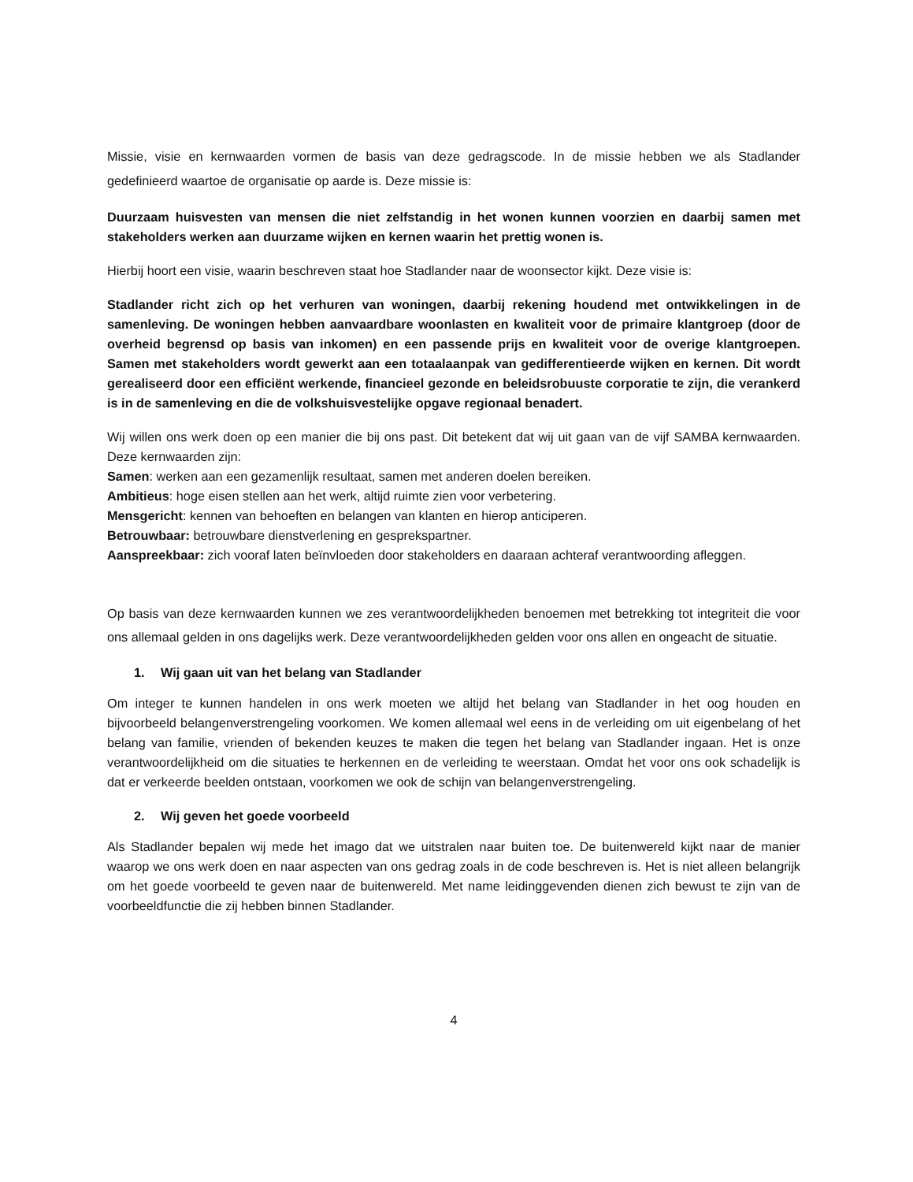Missie, visie en kernwaarden vormen de basis van deze gedragscode. In de missie hebben we als Stadlander gedefinieerd waartoe de organisatie op aarde is. Deze missie is:
Duurzaam huisvesten van mensen die niet zelfstandig in het wonen kunnen voorzien en daarbij samen met stakeholders werken aan duurzame wijken en kernen waarin het prettig wonen is.
Hierbij hoort een visie, waarin beschreven staat hoe Stadlander naar de woonsector kijkt. Deze visie is:
Stadlander richt zich op het verhuren van woningen, daarbij rekening houdend met ontwikkelingen in de samenleving. De woningen hebben aanvaardbare woonlasten en kwaliteit voor de primaire klantgroep (door de overheid begrensd op basis van inkomen) en een passende prijs en kwaliteit voor de overige klantgroepen. Samen met stakeholders wordt gewerkt aan een totaalaanpak van gedifferentieerde wijken en kernen. Dit wordt gerealiseerd door een efficiënt werkende, financieel gezonde en beleidsrobuuste corporatie te zijn, die verankerd is in de samenleving en die de volkshuisvestelijke opgave regionaal benadert.
Wij willen ons werk doen op een manier die bij ons past. Dit betekent dat wij uit gaan van de vijf SAMBA kernwaarden. Deze kernwaarden zijn:
Samen: werken aan een gezamenlijk resultaat, samen met anderen doelen bereiken.
Ambitieus: hoge eisen stellen aan het werk, altijd ruimte zien voor verbetering.
Mensgericht: kennen van behoeften en belangen van klanten en hierop anticiperen.
Betrouwbaar: betrouwbare dienstverlening en gesprekspartner.
Aanspreekbaar: zich vooraf laten beïnvloeden door stakeholders en daaraan achteraf verantwoording afleggen.
Op basis van deze kernwaarden kunnen we zes verantwoordelijkheden benoemen met betrekking tot integriteit die voor ons allemaal gelden in ons dagelijks werk. Deze verantwoordelijkheden gelden voor ons allen en ongeacht de situatie.
1. Wij gaan uit van het belang van Stadlander
Om integer te kunnen handelen in ons werk moeten we altijd het belang van Stadlander in het oog houden en bijvoorbeeld belangenverstrengeling voorkomen. We komen allemaal wel eens in de verleiding om uit eigenbelang of het belang van familie, vrienden of bekenden keuzes te maken die tegen het belang van Stadlander ingaan. Het is onze verantwoordelijkheid om die situaties te herkennen en de verleiding te weerstaan. Omdat het voor ons ook schadelijk is dat er verkeerde beelden ontstaan, voorkomen we ook de schijn van belangenverstrengeling.
2. Wij geven het goede voorbeeld
Als Stadlander bepalen wij mede het imago dat we uitstralen naar buiten toe. De buitenwereld kijkt naar de manier waarop we ons werk doen en naar aspecten van ons gedrag zoals in de code beschreven is. Het is niet alleen belangrijk om het goede voorbeeld te geven naar de buitenwereld. Met name leidinggevenden dienen zich bewust te zijn van de voorbeeldfunctie die zij hebben binnen Stadlander.
4